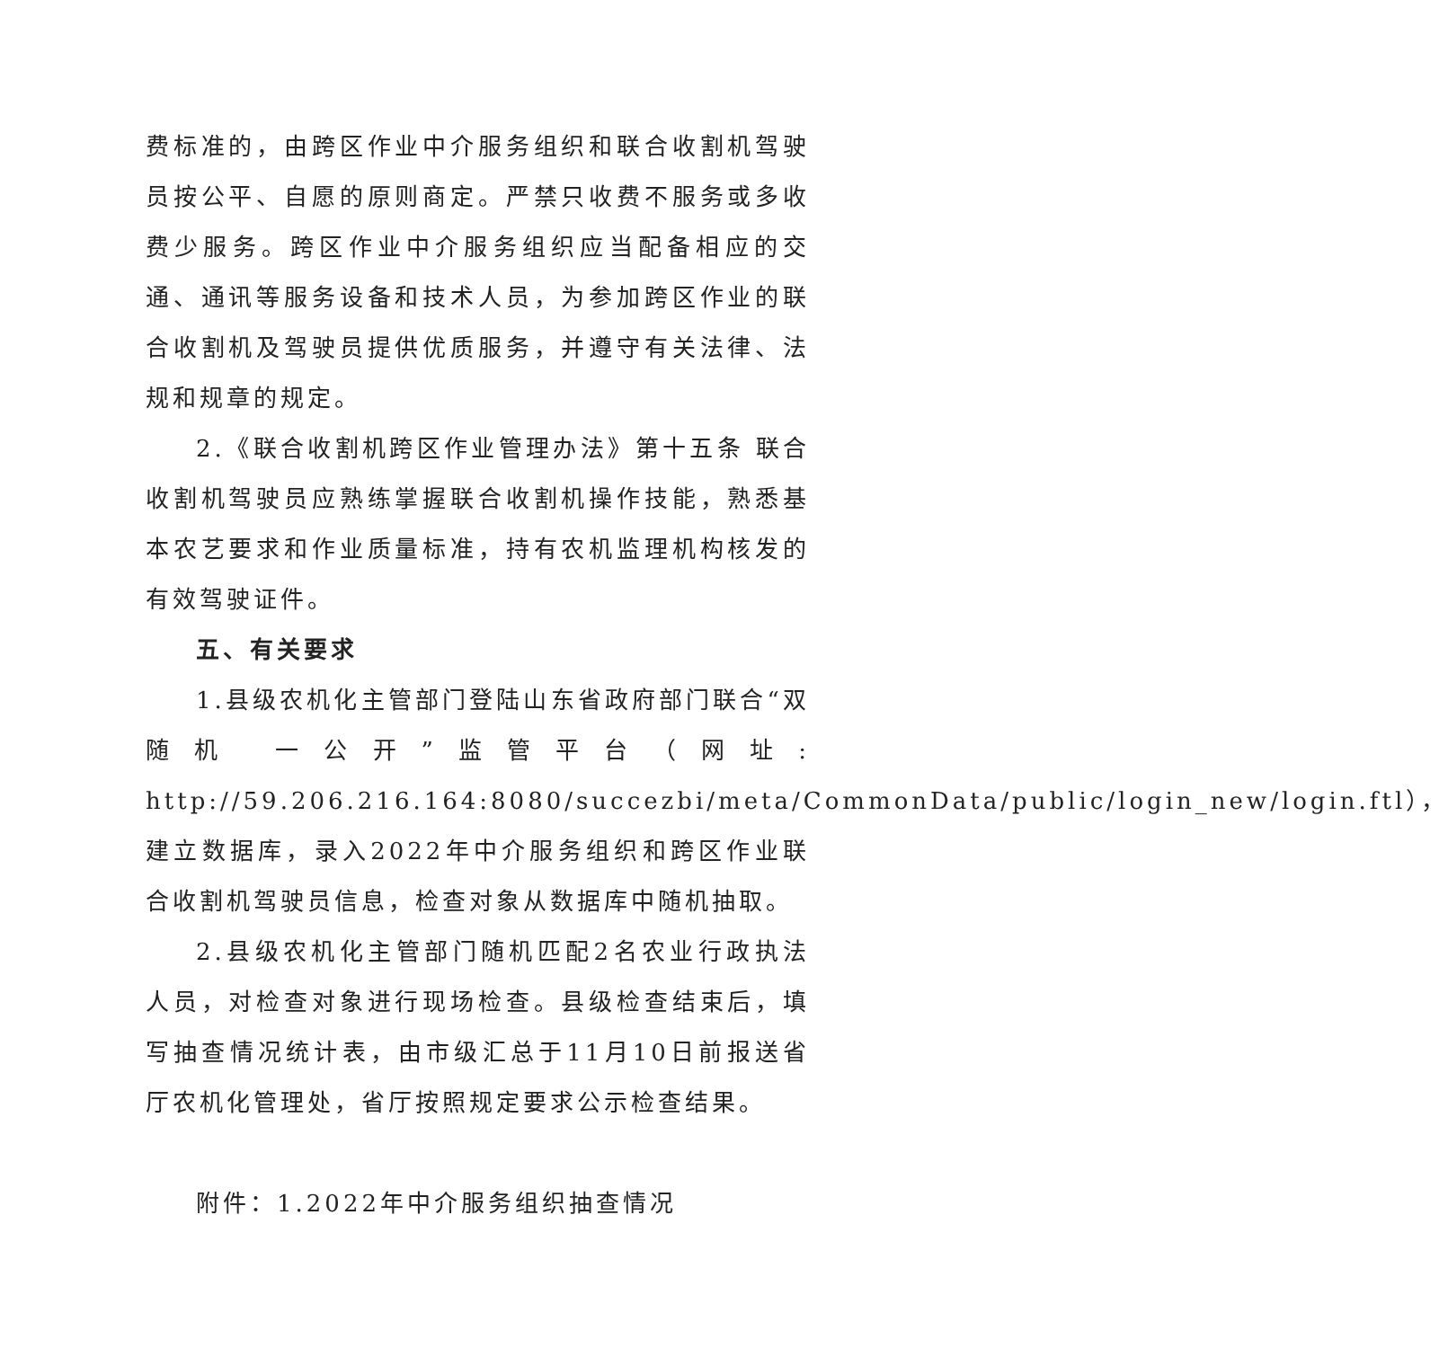费标准的，由跨区作业中介服务组织和联合收割机驾驶员按公平、自愿的原则商定。严禁只收费不服务或多收费少服务。跨区作业中介服务组织应当配备相应的交通、通讯等服务设备和技术人员，为参加跨区作业的联合收割机及驾驶员提供优质服务，并遵守有关法律、法规和规章的规定。
2.《联合收割机跨区作业管理办法》第十五条 联合收割机驾驶员应熟练掌握联合收割机操作技能，熟悉基本农艺要求和作业质量标准，持有农机监理机构核发的有效驾驶证件。
五、有关要求
1.县级农机化主管部门登陆山东省政府部门联合“双随机 一公开”监管平台（网址: http://59.206.216.164:8080/succezbi/meta/CommonData/public/login_new/login.ftl），建立数据库，录入2022年中介服务组织和跨区作业联合收割机驾驶员信息，检查对象从数据库中随机抽取。
2.县级农机化主管部门随机匹配2名农业行政执法人员，对检查对象进行现场检查。县级检查结束后，填写抽查情况统计表，由市级汇总于11月10日前报送省厅农机化管理处，省厅按照规定要求公示检查结果。
附件：1.2022年中介服务组织抽查情况